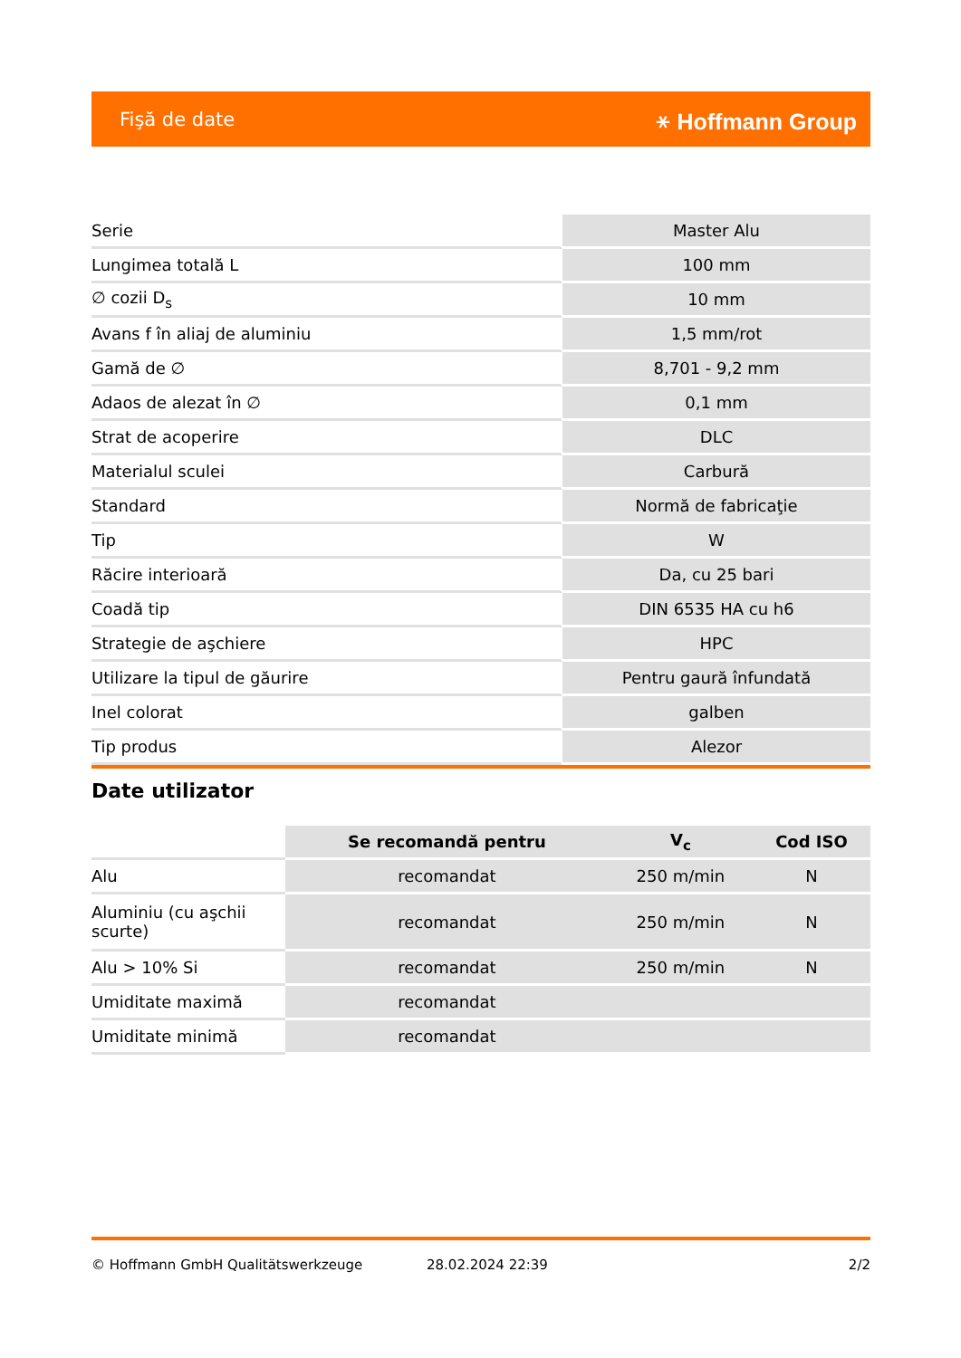Fişă de date ⚹ Hoffmann Group
| Serie | Master Alu |
| Lungimea totală L | 100 mm |
| ∅ cozii D<sub>s</sub> | 10 mm |
| Avans f în aliaj de aluminiu | 1,5 mm/rot |
| Gamă de ∅ | 8,701 - 9,2 mm |
| Adaos de alezat în ∅ | 0,1 mm |
| Strat de acoperire | DLC |
| Materialul sculei | Carbură |
| Standard | Normă de fabricaţie |
| Tip | W |
| Răcire interioară | Da, cu 25 bari |
| Coadă tip | DIN 6535 HA cu h6 |
| Strategie de aşchiere | HPC |
| Utilizare la tipul de găurire | Pentru gaură înfundată |
| Inel colorat | galben |
| Tip produs | Alezor |
Date utilizator
| | Se recomandă pentru | V<sub>c</sub> | Cod ISO |
| --- | --- | --- | --- |
| Alu | recomandat | 250 m/min | N |
| Aluminiu (cu aşchii scurte) | recomandat | 250 m/min | N |
| Alu > 10% Si | recomandat | 250 m/min | N |
| Umiditate maximă | recomandat | | |
| Umiditate minimă | recomandat | | |
© Hoffmann GmbH Qualitätswerkzeuge 28.02.2024 22:39 2/2